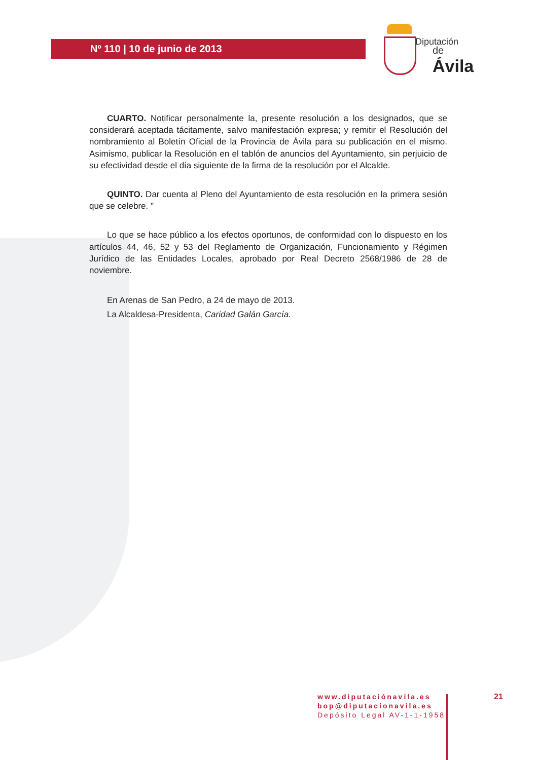Nº 110 | 10 de junio de 2013
Diputación
de Ávila
CUARTO. Notificar personalmente la, presente resolución a los designados, que se considerará aceptada tácitamente, salvo manifestación expresa; y remitir el Resolución del nombramiento al Boletín Oficial de la Provincia de Ávila para su publicación en el mismo. Asimismo, publicar la Resolución en el tablón de anuncios del Ayuntamiento, sin perjuicio de su efectividad desde el día siguiente de la firma de la resolución por el Alcalde.
QUINTO. Dar cuenta al Pleno del Ayuntamiento de esta resolución en la primera sesión que se celebre. "
Lo que se hace público a los efectos oportunos, de conformidad con lo dispuesto en los artículos 44, 46, 52 y 53 del Reglamento de Organización, Funcionamiento y Régimen Jurídico de las Entidades Locales, aprobado por Real Decreto 2568/1986 de 28 de noviembre.
En Arenas de San Pedro, a 24 de mayo de 2013.
La Alcaldesa-Presidenta, Caridad Galán García.
www.diputaciónavila.es
bop@diputacionavila.es
Depósito Legal AV-1-1-1958
21